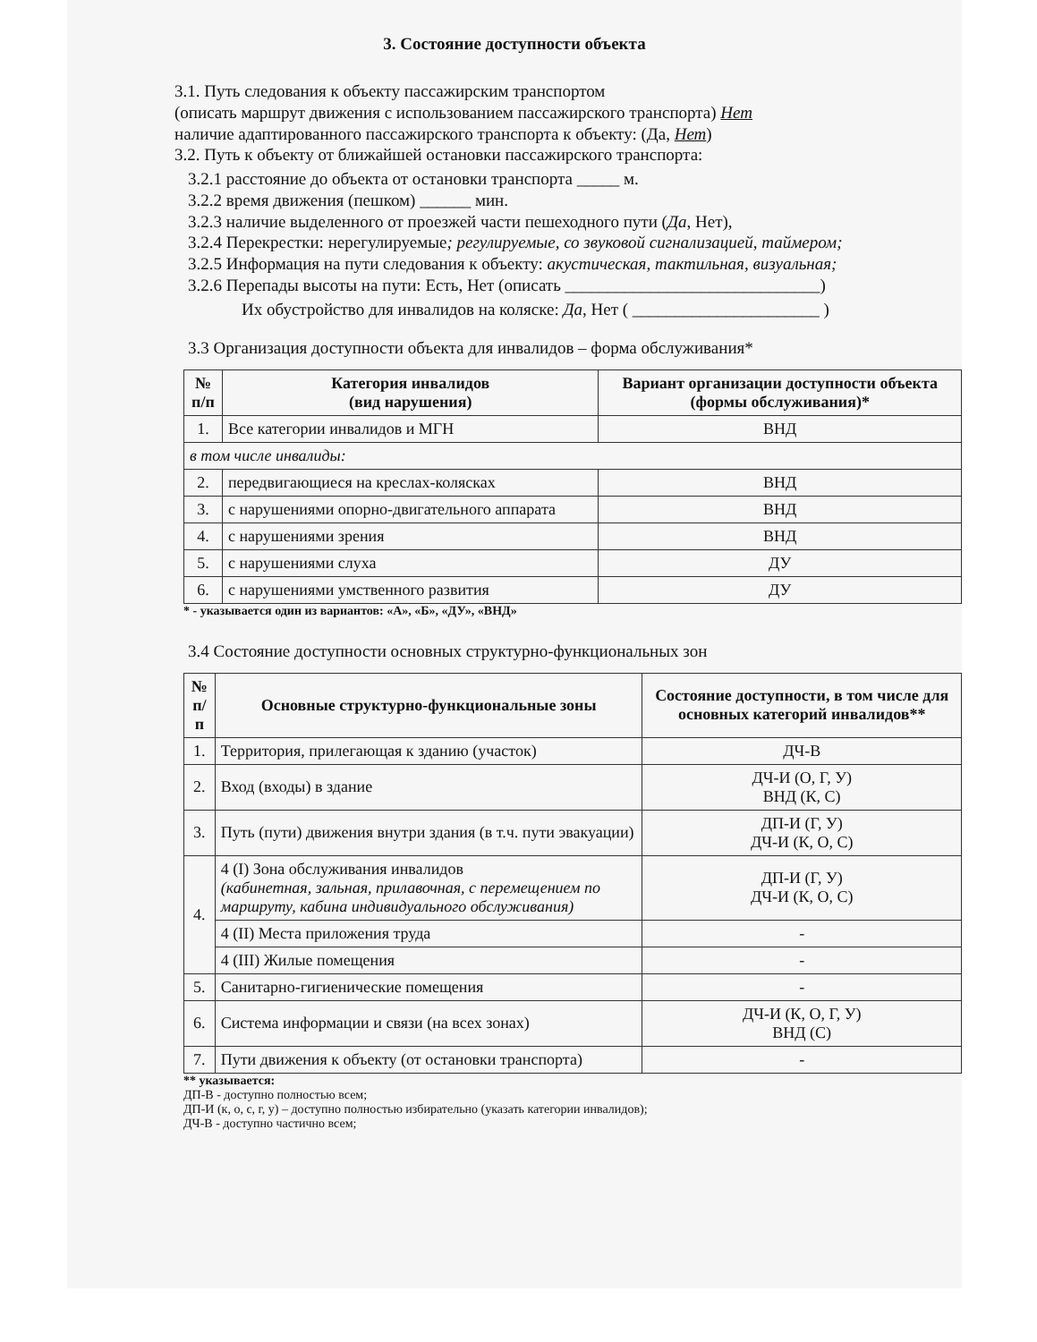3. Состояние доступности объекта
3.1. Путь следования к объекту пассажирским транспортом
(описать маршрут движения с использованием пассажирского транспорта) Нет
наличие адаптированного пассажирского транспорта к объекту: (Да, Нет)
3.2. Путь к объекту от ближайшей остановки пассажирского транспорта:
3.2.1 расстояние до объекта от остановки транспорта _____ м.
3.2.2 время движения (пешком) ______ мин.
3.2.3 наличие выделенного от проезжей части пешеходного пути (Да, Нет),
3.2.4 Перекрестки: нерегулируемые; регулируемые, со звуковой сигнализацией, таймером;
3.2.5 Информация на пути следования к объекту: акустическая, тактильная, визуальная;
3.2.6 Перепады высоты на пути: Есть, Нет (описать ______________________________)
Их обустройство для инвалидов на коляске: Да, Нет ( ______________________ )
3.3 Организация доступности объекта для инвалидов – форма обслуживания*
| № п/п | Категория инвалидов (вид нарушения) | Вариант организации доступности объекта (формы обслуживания)* |
| --- | --- | --- |
| 1. | Все категории инвалидов и МГН | ВНД |
| в том числе инвалиды: | | |
| 2. | передвигающиеся на креслах-колясках | ВНД |
| 3. | с нарушениями опорно-двигательного аппарата | ВНД |
| 4. | с нарушениями зрения | ВНД |
| 5. | с нарушениями слуха | ДУ |
| 6. | с нарушениями умственного развития | ДУ |
* - указывается один из вариантов: «А», «Б», «ДУ», «ВНД»
3.4 Состояние доступности основных структурно-функциональных зон
| № п/п | Основные структурно-функциональные зоны | Состояние доступности, в том числе для основных категорий инвалидов** |
| --- | --- | --- |
| 1. | Территория, прилегающая к зданию (участок) | ДЧ-В |
| 2. | Вход (входы) в здание | ДЧ-И (О, Г, У) ВНД (К, С) |
| 3. | Путь (пути) движения внутри здания (в т.ч. пути эвакуации) | ДП-И (Г, У) ДЧ-И (К, О, С) |
| 4. | 4 (I) Зона обслуживания инвалидов (кабинетная, зальная, прилавочная, с перемещением по маршруту, кабина индивидуального обслуживания) | ДП-И (Г, У) ДЧ-И (К, О, С) |
| | 4 (II) Места приложения труда | - |
| | 4 (III) Жилые помещения | - |
| 5. | Санитарно-гигиенические помещения | - |
| 6. | Система информации и связи (на всех зонах) | ДЧ-И (К, О, Г, У) ВНД (С) |
| 7. | Пути движения к объекту (от остановки транспорта) | - |
** указывается:
ДП-В - доступно полностью всем;
ДП-И (к, о, с, г, у) – доступно полностью избирательно (указать категории инвалидов);
ДЧ-В - доступно частично всем;